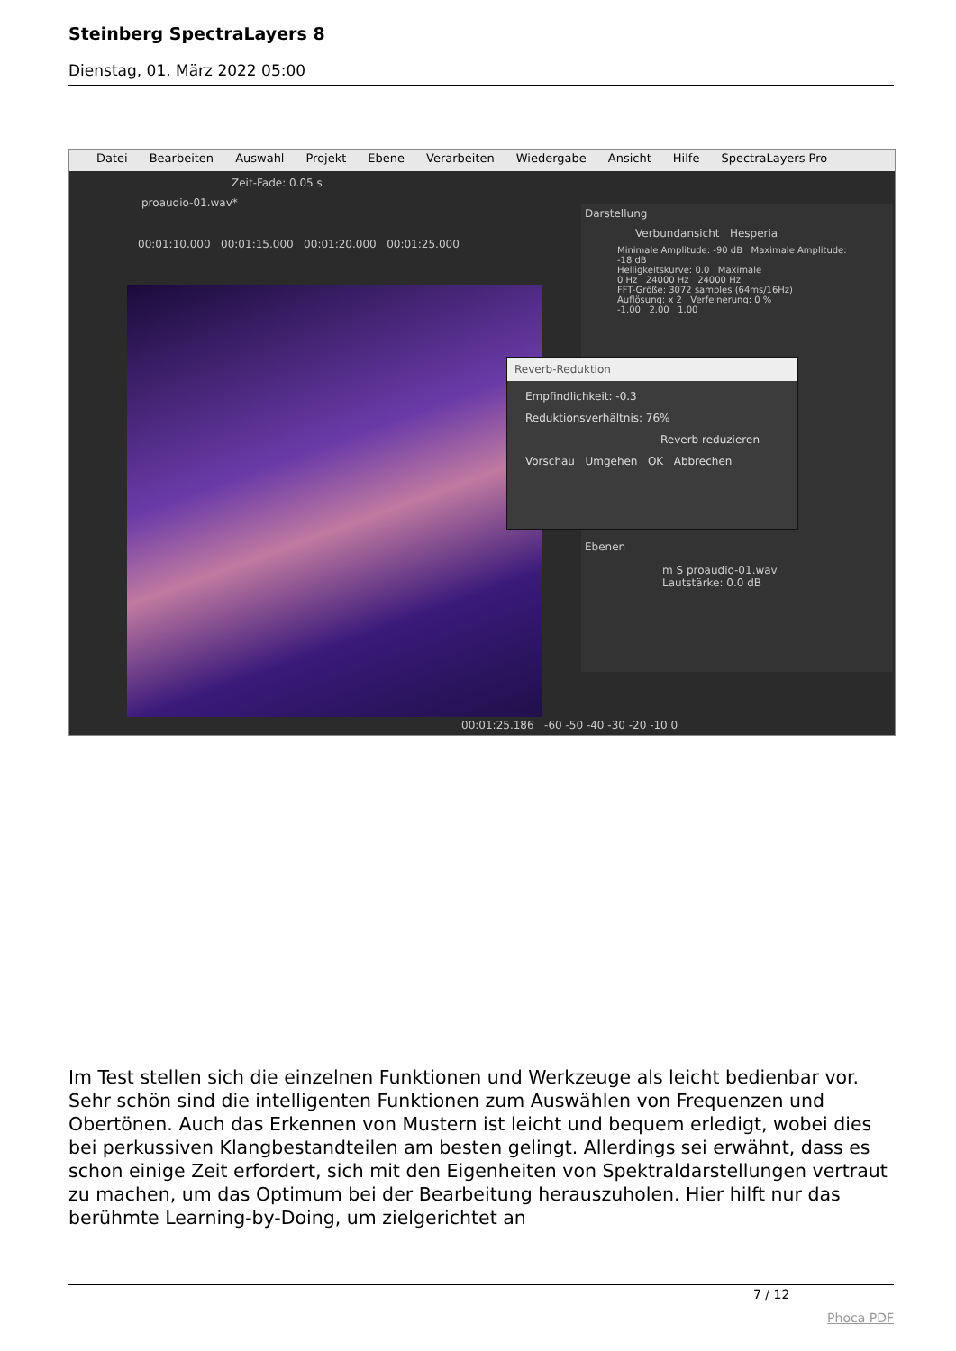Steinberg SpectraLayers 8
Dienstag, 01. März 2022 05:00
Datei Bearbeiten Auswahl Projekt Ebene Verarbeiten Wiedergabe Ansicht Hilfe SpectraLayers Pro
Zeit-Fade: 0.05 s
proaudio-01.wav*
00:01:10.000 00:01:15.000 00:01:20.000 00:01:25.000
Darstellung
Verbundansicht Hesperia
Minimale Amplitude: -90 dB Maximale Amplitude: -18 dB
Helligkeitskurve: 0.0 Maximale
0 Hz 24000 Hz 24000 Hz
FFT-Größe: 3072 samples (64ms/16Hz)
Auflösung: x 2 Verfeinerung: 0 %
-1.00 2.00 1.00
Ebenen
m S proaudio-01.wav
Lautstärke: 0.0 dB
Reverb-Reduktion
Empfindlichkeit: -0.3
Reduktionsverhältnis: 76%
Reverb reduzieren
Vorschau Umgehen OK Abbrechen
00:01:25.186 -60 -50 -40 -30 -20 -10 0
Im Test stellen sich die einzelnen Funktionen und Werkzeuge als leicht bedienbar vor. Sehr schön sind die intelligenten Funktionen zum Auswählen von Frequenzen und Obertönen. Auch das Erkennen von Mustern ist leicht und bequem erledigt, wobei dies bei perkussiven Klangbestandteilen am besten gelingt. Allerdings sei erwähnt, dass es schon einige Zeit erfordert, sich mit den Eigenheiten von Spektraldarstellungen vertraut zu machen, um das Optimum bei der Bearbeitung herauszuholen. Hier hilft nur das berühmte Learning-by-Doing, um zielgerichtet an
7 / 12
Phoca PDF